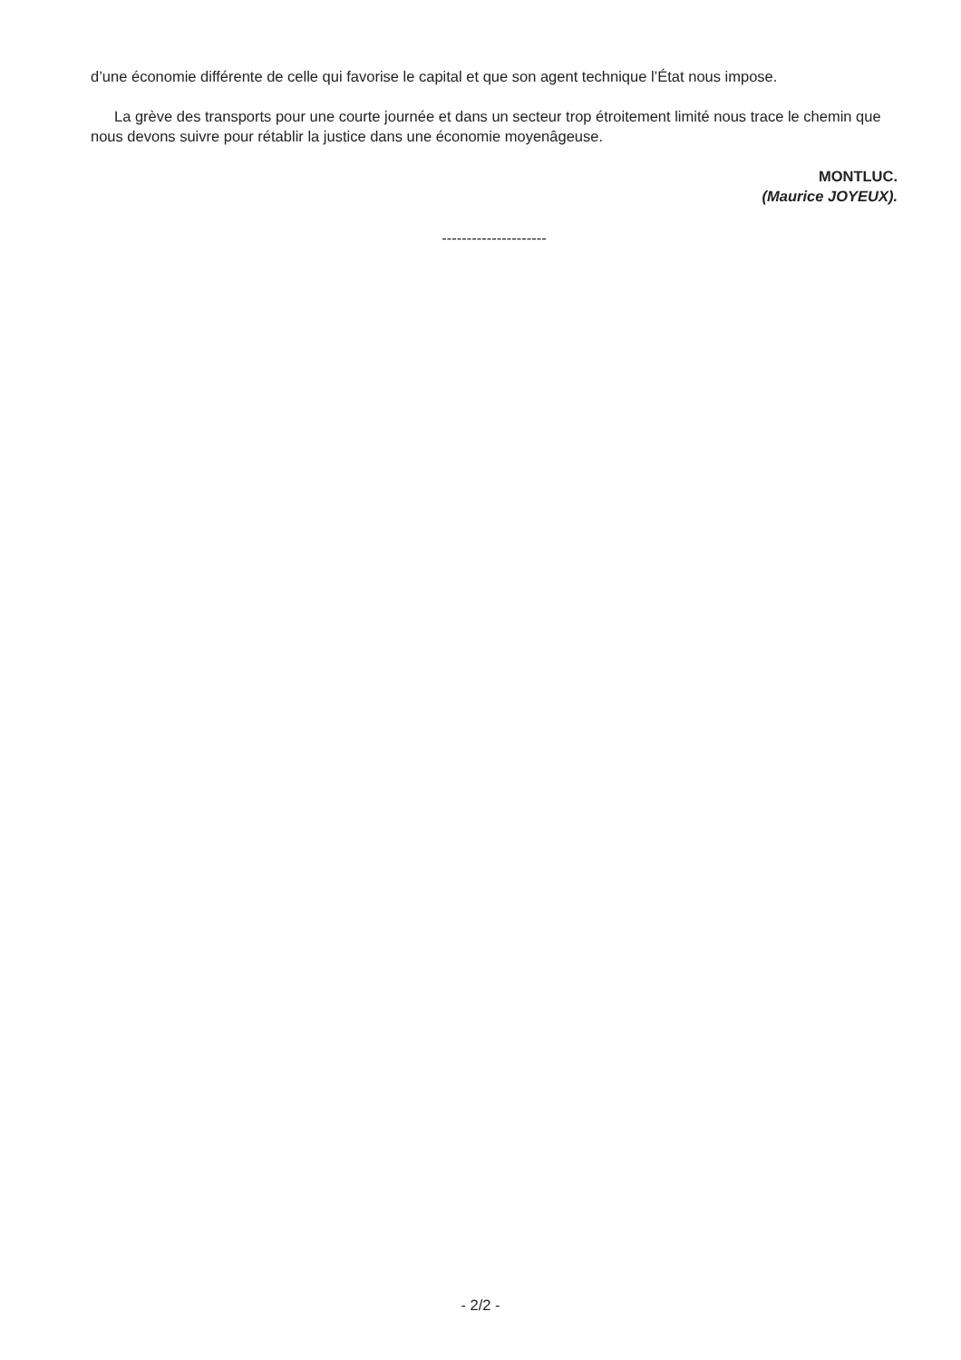d’une économie différente de celle qui favorise le capital et que son agent technique l’État nous impose.
La grève des transports pour une courte journée et dans un secteur trop étroitement limité nous trace le chemin que nous devons suivre pour rétablir la justice dans une économie moyenâgeuse.
MONTLUC.
(Maurice JOYEUX).
---------------------
- 2/2 -